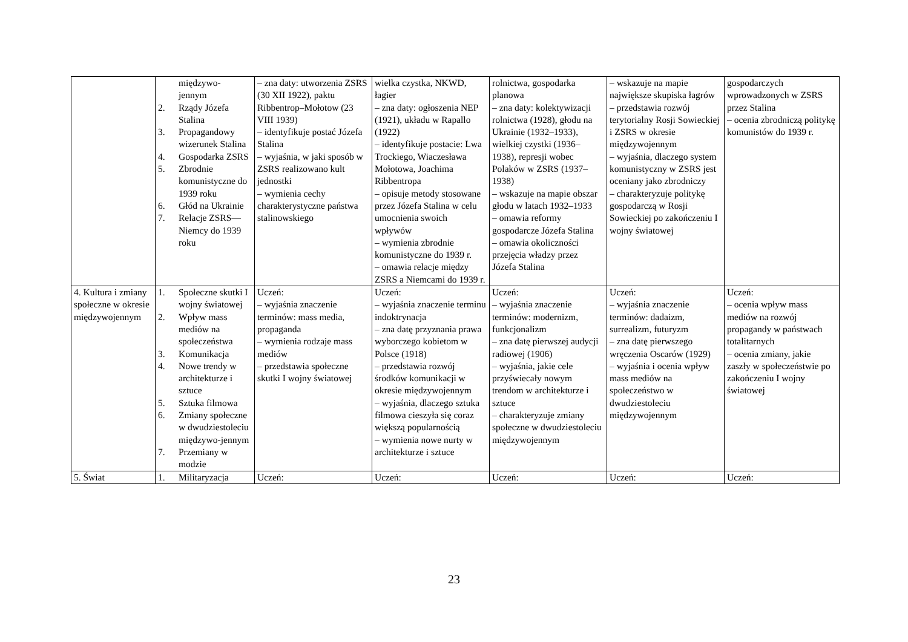| | międzywo- jennym 2. Rządy Józefa Stalina 3. Propagandowy wizerunek Stalina 4. Gospodarka ZSRS 5. Zbrodnie komunistyczne do 1939 roku 6. Głód na Ukrainie 7. Relacje ZSRS—Niemcy do 1939 roku | – zna daty: utworzenia ZSRS (30 XII 1922), paktu Ribbentrop–Mołotow (23 VIII 1939) – identyfikuje postać Józefa Stalina – wyjaśnia, w jaki sposób w ZSRS realizowano kult jednostki – wymienia cechy charakterystyczne państwa stalinowskiego | wielka czystka, NKWD, łagier – zna daty: ogłoszenia NEP (1921), układu w Rapallo (1922) – identyfikuje postacie: Lwa Trockiego, Wiaczesława Mołotowa, Joachima Ribbentropa – opisuje metody stosowane przez Józefa Stalina w celu umocnienia swoich wpływów – wymienia zbrodnie komunistyczne do 1939 r. – omawia relacje między ZSRS a Niemcami do 1939 r. | rolnictwa, gospodarka planowa – zna daty: kolektywizacji rolnictwa (1928), głodu na Ukrainie (1932–1933), wielkiej czystki (1936–1938), represji wobec Polaków w ZSRS (1937–1938) – wskazuje na mapie obszar głodu w latach 1932–1933 – omawia reformy gospodarcze Józefa Stalina – omawia okoliczności przejęcia władzy przez Józefa Stalina | – wskazuje na mapie największe skupiska łagrów – przedstawia rozwój terytorialny Rosji Sowieckiej i ZSRS w okresie międzywojennym – wyjaśnia, dlaczego system komunistyczny w ZSRS jest oceniany jako zbrodniczy – charakteryzuje politykę gospodarczą w Rosji Sowieckiej po zakończeniu I wojny światowej | gospodarczych wprowadzonych w ZSRS przez Stalina – ocenia zbrodniczą politykę komunistów do 1939 r. |
| 4. Kultura i zmiany społeczne w okresie międzywojennym | 1. Społeczne skutki I wojny światowej 2. Wpływ mass mediów na społeczeństwa 3. Komunikacja 4. Nowe trendy w architekturze i sztuce 5. Sztuka filmowa 6. Zmiany społeczne w dwudziestoleciu międzywo-jennym 7. Przemiany w modzie | Uczeń: – wyjaśnia znaczenie terminów: mass media, propaganda – wymienia rodzaje mass mediów – przedstawia społeczne skutki I wojny światowej | Uczeń: – wyjaśnia znaczenie terminu indoktrynacja – zna datę przyznania prawa wyborczego kobietom w Polsce (1918) – przedstawia rozwój środków komunikacji w okresie międzywojennym – wyjaśnia, dlaczego sztuka filmowa cieszyła się coraz większą popularnością – wymienia nowe nurty w architekturze i sztuce | Uczeń: – wyjaśnia znaczenie terminów: modernizm, funkcjonalizm – zna datę pierwszej audycji radiowej (1906) – wyjaśnia, jakie cele przyświecały nowym trendom w architekturze i sztuce – charakteryzuje zmiany społeczne w dwudziestoleciu międzywojennym | Uczeń: – wyjaśnia znaczenie terminów: dadaizm, surrealizm, futuryzm – zna datę pierwszego wręczenia Oscarów (1929) – wyjaśnia i ocenia wpływ mass mediów na społeczeństwo w dwudziestoleciu międzywojennym | Uczeń: – ocenia wpływ mass mediów na rozwój propagandy w państwach totalitarnych – ocenia zmiany, jakie zaszły w społeczeństwie po zakończeniu I wojny światowej |
| 5. Świat | 1. Militaryzacja | Uczeń: | Uczeń: | Uczeń: | Uczeń: | Uczeń: |
23